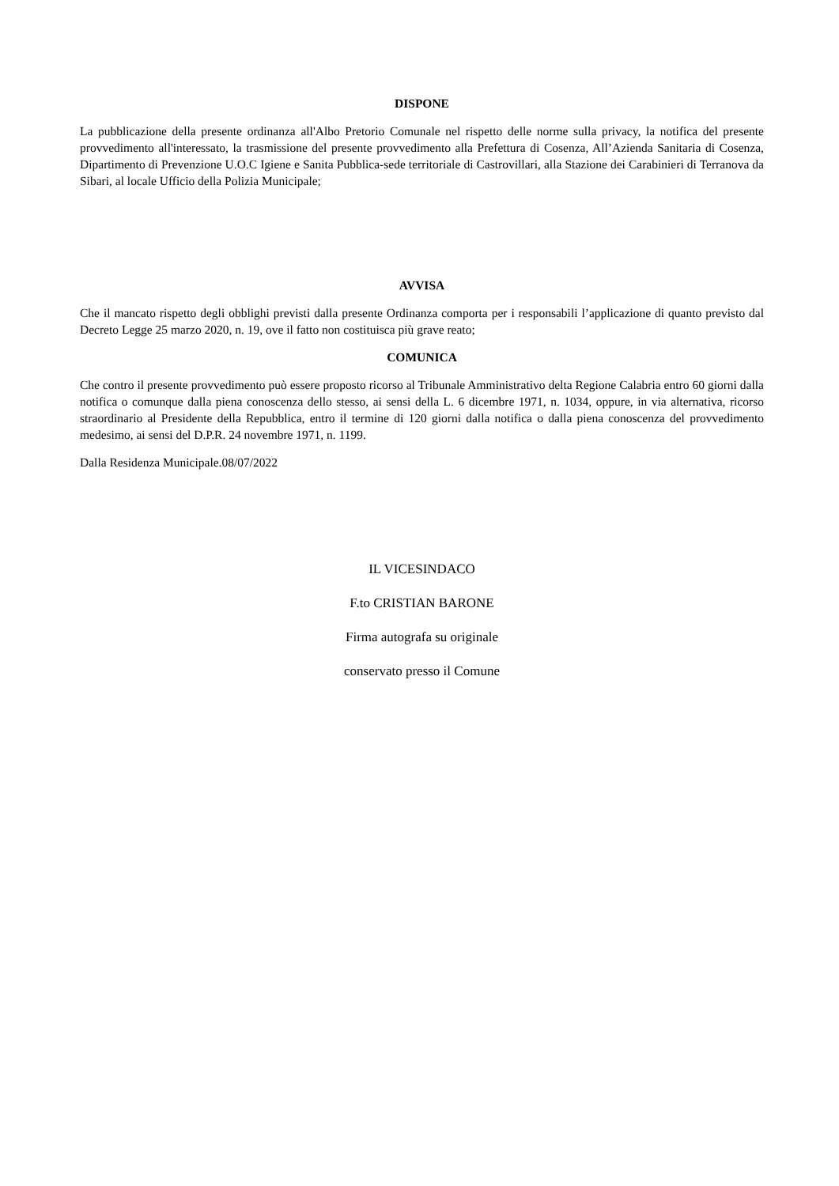DISPONE
La pubblicazione della presente ordinanza all'Albo Pretorio Comunale nel rispetto delle norme sulla privacy, la notifica del presente provvedimento all'interessato, la trasmissione del presente provvedimento alla Prefettura di Cosenza, All’Azienda Sanitaria di Cosenza, Dipartimento di Prevenzione U.O.C Igiene e Sanita Pubblica-sede territoriale di Castrovillari, alla Stazione dei Carabinieri di Terranova da Sibari, al locale Ufficio della Polizia Municipale;
AVVISA
Che il mancato rispetto degli obblighi previsti dalla presente Ordinanza comporta per i responsabili l’applicazione di quanto previsto dal Decreto Legge 25 marzo 2020, n. 19, ove il fatto non costituisca più grave reato;
COMUNICA
Che contro il presente provvedimento può essere proposto ricorso al Tribunale Amministrativo delta Regione Calabria entro 60 giorni dalla notifica o comunque dalla piena conoscenza dello stesso, ai sensi della L. 6 dicembre 1971, n. 1034, oppure, in via alternativa, ricorso straordinario al Presidente della Repubblica, entro il termine di 120 giorni dalla notifica o dalla piena conoscenza del provvedimento medesimo, ai sensi del D.P.R. 24 novembre 1971, n. 1199.
Dalla Residenza Municipale.08/07/2022
IL VICESINDACO
F.to CRISTIAN BARONE
Firma autografa su originale
conservato presso il Comune